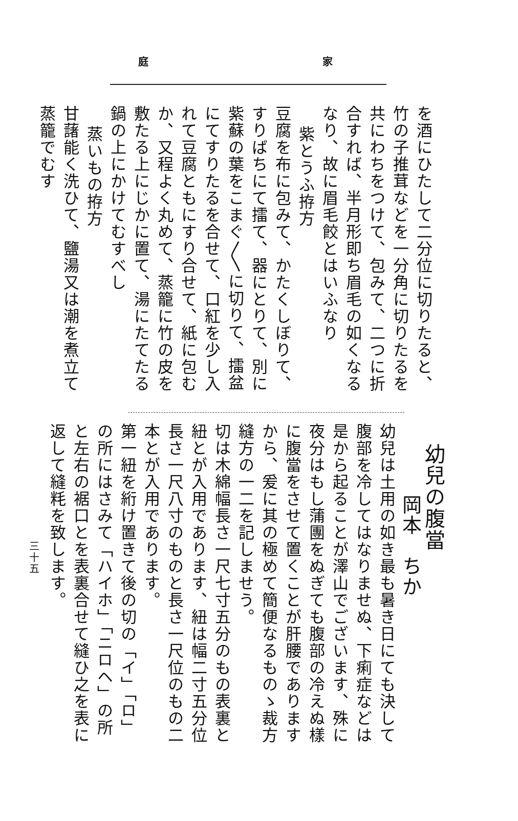庭 家
を酒にひたして二分位に切りたると、竹の子推茸などを一分角に切りたるを共にわちをつけて、包みて、二つに折合すれば、半月形即ち眉毛の如くなるなり、故に眉毛餃とはいふなり
紫とうふ拵方
豆腐を布に包みて、かたくしぼりて、すりばちにて擂て、器にとりて、別に紫蘇の葉をこまぐ〳〵に切りて、擂盆にてすりたるを合せて、口紅を少し入れて豆腐ともにすり合せて、紙に包むか、又程よく丸めて、蒸籠に竹の皮を敷たる上にじかに置て、湯にたてたる鍋の上にかけてむすべし
蒸いもの拵方
甘藷能く洗ひて、鹽湯又は潮を煮立て蒸籠でむす
幼兒の腹當
岡本　ちか
幼兒は土用の如き最も暑き日にても決して腹部を冷してはなりませぬ、下痢症などは是から起ることが澤山でございます、殊に夜分はもし蒲團をぬぎても腹部の冷えぬ樣に腹當をさせて置くことが肝腰でありますから、爰に其の極めて簡便なるものゝ裁方縫方の一二を記しませう。
切は木綿幅長さ一尺七寸五分のもの表裏と紐とが入用であります、紐は幅二寸五分位長さ一尺八寸のものと長さ一尺位のもの二本とが入用であります。
第一紐を絎け置きて後の切の「イ」「ロ」の所にはさみて「ハイホ」「ニロヘ」の所と左右の裾口とを表裏合せて縫ひ之を表に返して縫粍を致します。
三十五